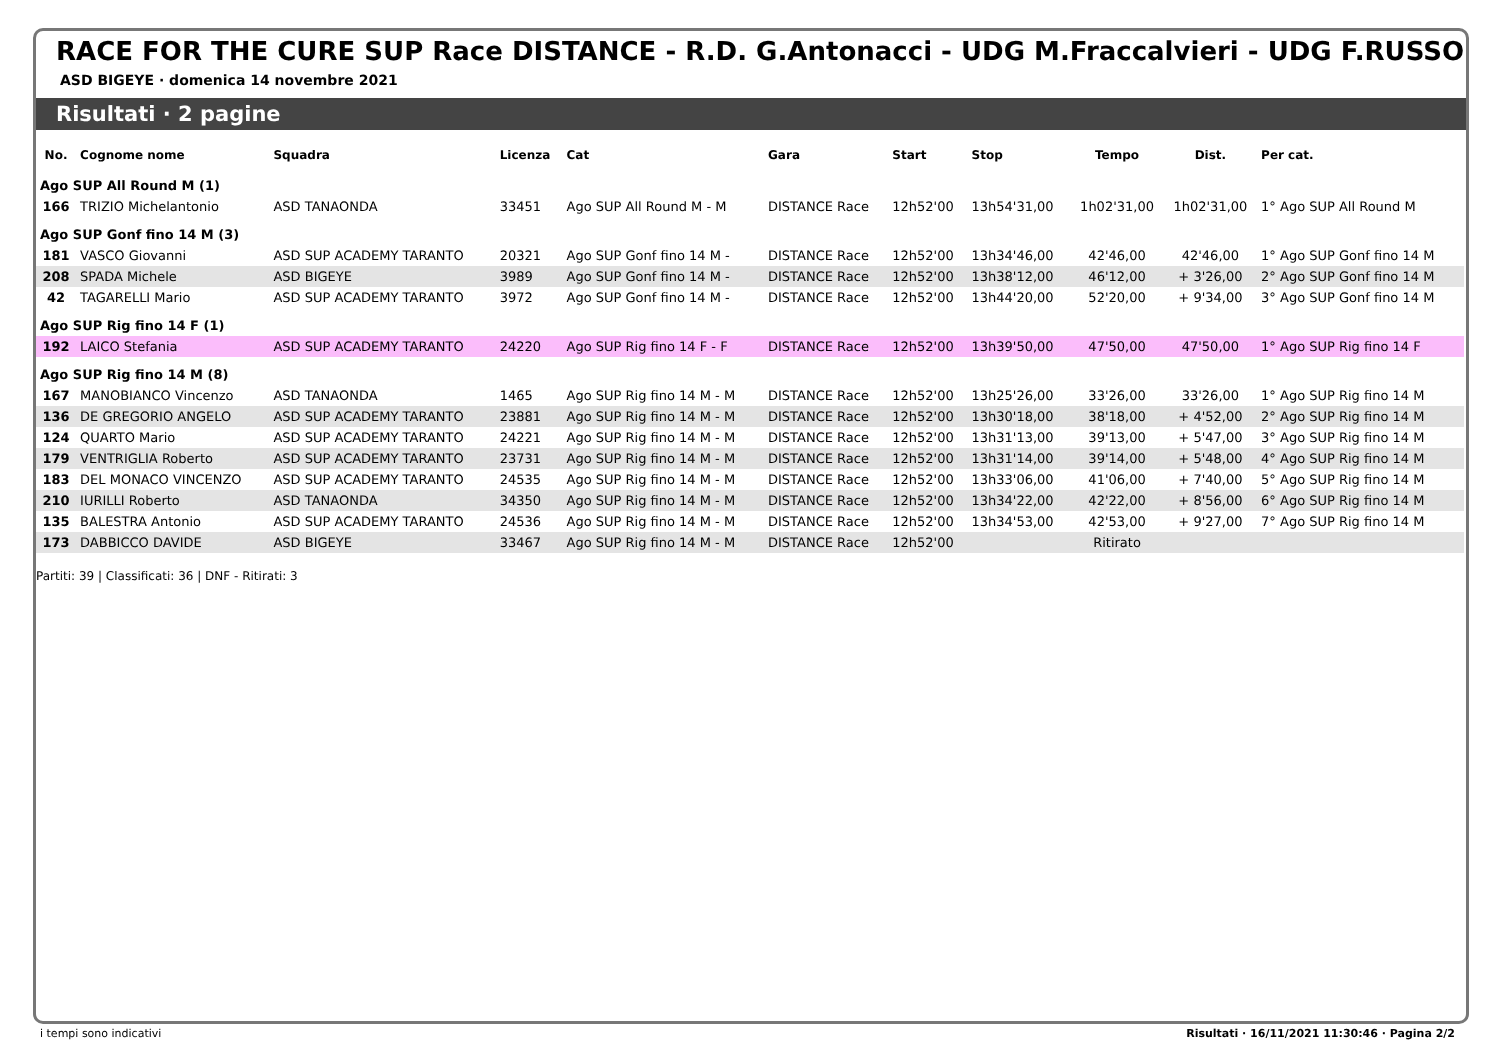RACE FOR THE CURE SUP Race DISTANCE - R.D. G.Antonacci - UDG M.Fraccalvieri - UDG F.RUSSO
ASD BIGEYE · domenica 14 novembre 2021
Risultati · 2 pagine
| No. | Cognome nome | Squadra | Licenza | Cat | Gara | Start | Stop | Tempo | Dist. | Per cat. |
| --- | --- | --- | --- | --- | --- | --- | --- | --- | --- | --- |
| Ago SUP All Round M (1) | | | | | | | | | | |
| 166 | TRIZIO Michelantonio | ASD TANAONDA | 33451 | Ago SUP All Round M - M | DISTANCE Race | 12h52'00 | 13h54'31,00 | 1h02'31,00 | 1h02'31,00 | 1° Ago SUP All Round M |
| Ago SUP Gonf fino 14 M (3) | | | | | | | | | | |
| 181 | VASCO Giovanni | ASD SUP ACADEMY TARANTO | 20321 | Ago SUP Gonf fino 14 M - | DISTANCE Race | 12h52'00 | 13h34'46,00 | 42'46,00 | 42'46,00 | 1° Ago SUP Gonf fino 14 M |
| 208 | SPADA Michele | ASD BIGEYE | 3989 | Ago SUP Gonf fino 14 M - | DISTANCE Race | 12h52'00 | 13h38'12,00 | 46'12,00 | + 3'26,00 | 2° Ago SUP Gonf fino 14 M |
| 42 | TAGARELLI Mario | ASD SUP ACADEMY TARANTO | 3972 | Ago SUP Gonf fino 14 M - | DISTANCE Race | 12h52'00 | 13h44'20,00 | 52'20,00 | + 9'34,00 | 3° Ago SUP Gonf fino 14 M |
| Ago SUP Rig fino 14 F (1) | | | | | | | | | | |
| 192 | LAICO Stefania | ASD SUP ACADEMY TARANTO | 24220 | Ago SUP Rig fino 14 F - F | DISTANCE Race | 12h52'00 | 13h39'50,00 | 47'50,00 | 47'50,00 | 1° Ago SUP Rig fino 14 F |
| Ago SUP Rig fino 14 M (8) | | | | | | | | | | |
| 167 | MANOBIANCO Vincenzo | ASD TANAONDA | 1465 | Ago SUP Rig fino 14 M - M | DISTANCE Race | 12h52'00 | 13h25'26,00 | 33'26,00 | 33'26,00 | 1° Ago SUP Rig fino 14 M |
| 136 | DE GREGORIO ANGELO | ASD SUP ACADEMY TARANTO | 23881 | Ago SUP Rig fino 14 M - M | DISTANCE Race | 12h52'00 | 13h30'18,00 | 38'18,00 | + 4'52,00 | 2° Ago SUP Rig fino 14 M |
| 124 | QUARTO Mario | ASD SUP ACADEMY TARANTO | 24221 | Ago SUP Rig fino 14 M - M | DISTANCE Race | 12h52'00 | 13h31'13,00 | 39'13,00 | + 5'47,00 | 3° Ago SUP Rig fino 14 M |
| 179 | VENTRIGLIA Roberto | ASD SUP ACADEMY TARANTO | 23731 | Ago SUP Rig fino 14 M - M | DISTANCE Race | 12h52'00 | 13h31'14,00 | 39'14,00 | + 5'48,00 | 4° Ago SUP Rig fino 14 M |
| 183 | DEL MONACO VINCENZO | ASD SUP ACADEMY TARANTO | 24535 | Ago SUP Rig fino 14 M - M | DISTANCE Race | 12h52'00 | 13h33'06,00 | 41'06,00 | + 7'40,00 | 5° Ago SUP Rig fino 14 M |
| 210 | IURILLI Roberto | ASD TANAONDA | 34350 | Ago SUP Rig fino 14 M - M | DISTANCE Race | 12h52'00 | 13h34'22,00 | 42'22,00 | + 8'56,00 | 6° Ago SUP Rig fino 14 M |
| 135 | BALESTRA Antonio | ASD SUP ACADEMY TARANTO | 24536 | Ago SUP Rig fino 14 M - M | DISTANCE Race | 12h52'00 | 13h34'53,00 | 42'53,00 | + 9'27,00 | 7° Ago SUP Rig fino 14 M |
| 173 | DABBICCO DAVIDE | ASD BIGEYE | 33467 | Ago SUP Rig fino 14 M - M | DISTANCE Race | 12h52'00 | | Ritirato | | |
Partiti: 39 | Classificati: 36 | DNF - Ritirati: 3
i tempi sono indicativi Risultati · 16/11/2021 11:30:46 · Pagina 2/2